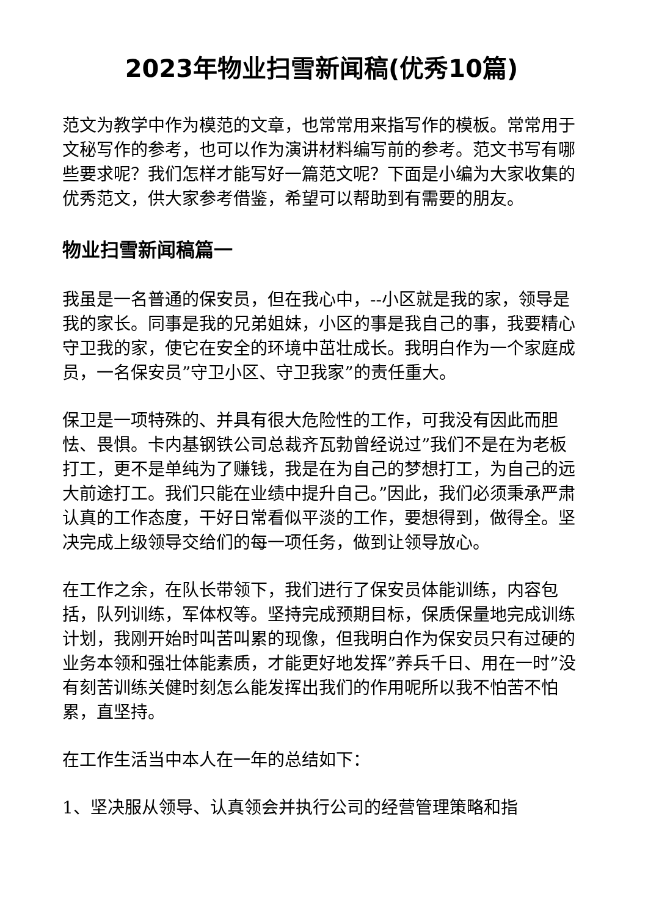2023年物业扫雪新闻稿(优秀10篇)
范文为教学中作为模范的文章，也常常用来指写作的模板。常常用于文秘写作的参考，也可以作为演讲材料编写前的参考。范文书写有哪些要求呢？我们怎样才能写好一篇范文呢？下面是小编为大家收集的优秀范文，供大家参考借鉴，希望可以帮助到有需要的朋友。
物业扫雪新闻稿篇一
我虽是一名普通的保安员，但在我心中，--小区就是我的家，领导是我的家长。同事是我的兄弟姐妹，小区的事是我自己的事，我要精心守卫我的家，使它在安全的环境中茁壮成长。我明白作为一个家庭成员，一名保安员”守卫小区、守卫我家”的责任重大。
保卫是一项特殊的、并具有很大危险性的工作，可我没有因此而胆怯、畏惧。卡内基钢铁公司总裁齐瓦勃曾经说过”我们不是在为老板打工，更不是单纯为了赚钱，我是在为自己的梦想打工，为自己的远大前途打工。我们只能在业绩中提升自己。”因此，我们必须秉承严肃认真的工作态度，干好日常看似平淡的工作，要想得到，做得全。坚决完成上级领导交给们的每一项任务，做到让领导放心。
在工作之余，在队长带领下，我们进行了保安员体能训练，内容包括，队列训练，军体权等。坚持完成预期目标，保质保量地完成训练计划，我刚开始时叫苦叫累的现像，但我明白作为保安员只有过硬的业务本领和强壮体能素质，才能更好地发挥”养兵千日、用在一时”没有刻苦训练关健时刻怎么能发挥出我们的作用呢所以我不怕苦不怕累，直坚持。
在工作生活当中本人在一年的总结如下：
1、坚决服从领导、认真领会并执行公司的经营管理策略和指